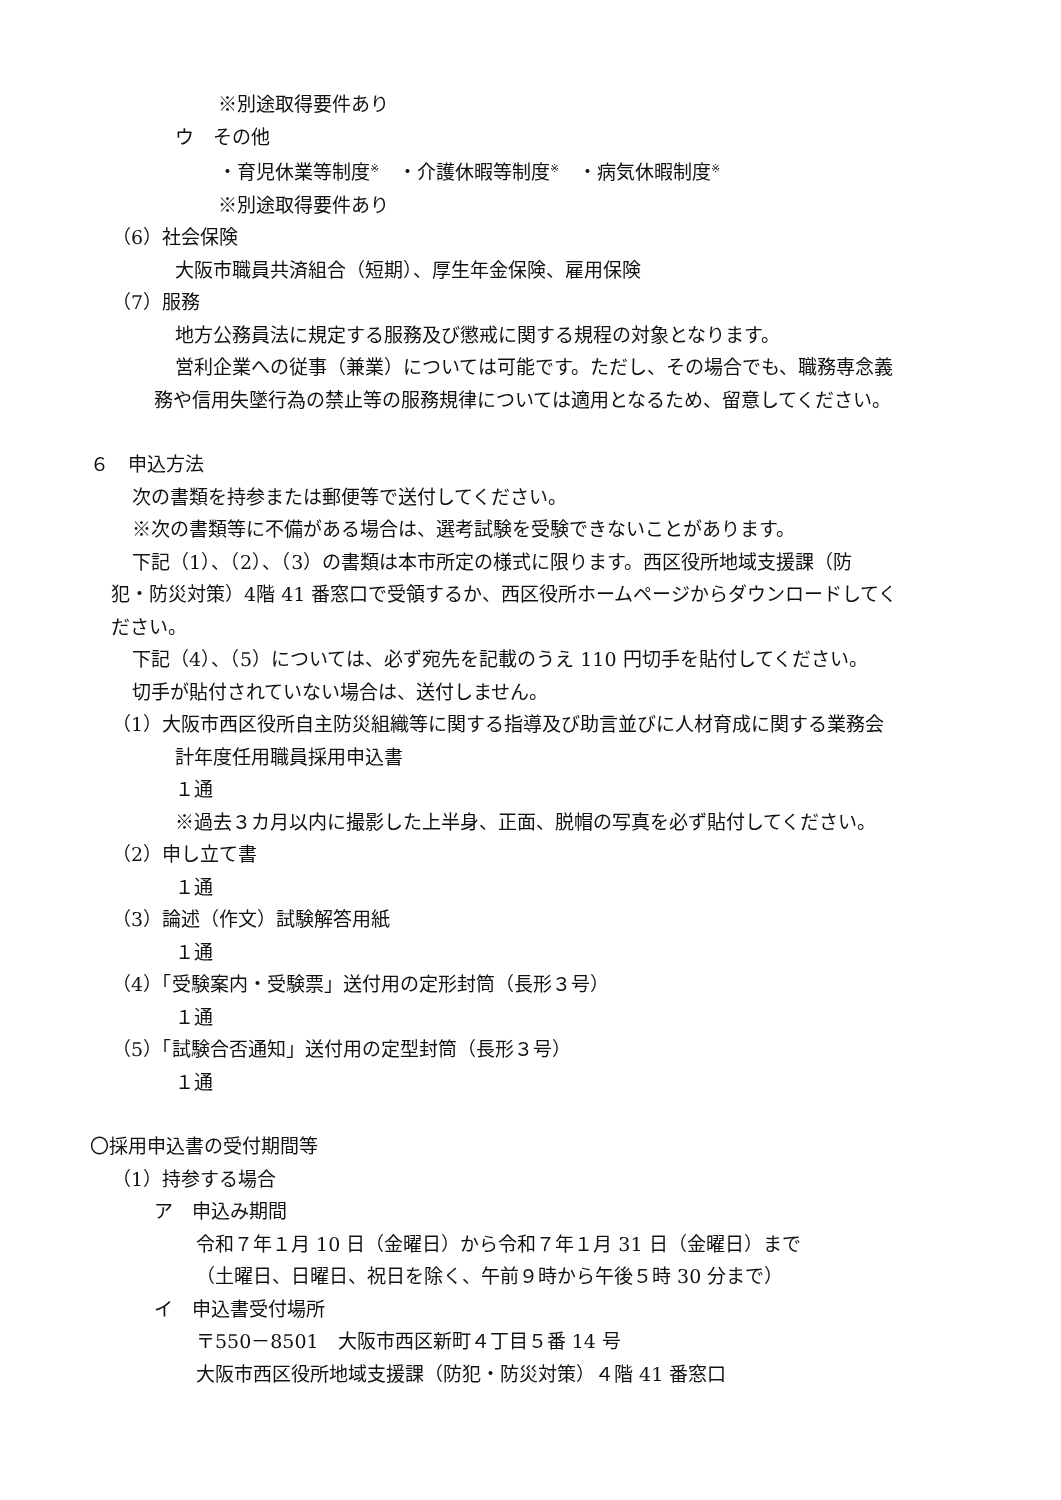※別途取得要件あり
ウ　その他
・育児休業等制度<sup>※</sup>　・介護休暇等制度<sup>※</sup>　・病気休暇制度<sup>※</sup>
※別途取得要件あり
（6）社会保険
大阪市職員共済組合（短期）、厚生年金保険、雇用保険
（7）服務
地方公務員法に規定する服務及び懲戒に関する規程の対象となります。
営利企業への従事（兼業）については可能です。ただし、その場合でも、職務専念義
務や信用失墜行為の禁止等の服務規律については適用となるため、留意してください。
６　申込方法
次の書類を持参または郵便等で送付してください。
※次の書類等に不備がある場合は、選考試験を受験できないことがあります。
下記（1）、（2）、（3）の書類は本市所定の様式に限ります。西区役所地域支援課（防
犯・防災対策）4階 41 番窓口で受領するか、西区役所ホームページからダウンロードしてく
ださい。
下記（4）、（5）については、必ず宛先を記載のうえ 110 円切手を貼付してください。
切手が貼付されていない場合は、送付しません。
（1）大阪市西区役所自主防災組織等に関する指導及び助言並びに人材育成に関する業務会
計年度任用職員採用申込書
１通
※過去３カ月以内に撮影した上半身、正面、脱帽の写真を必ず貼付してください。
（2）申し立て書
１通
（3）論述（作文）試験解答用紙
１通
（4）「受験案内・受験票」送付用の定形封筒（長形３号）
１通
（5）「試験合否通知」送付用の定型封筒（長形３号）
１通
〇採用申込書の受付期間等
（1）持参する場合
ア　申込み期間
令和７年１月 10 日（金曜日）から令和７年１月 31 日（金曜日）まで
（土曜日、日曜日、祝日を除く、午前９時から午後５時 30 分まで）
イ　申込書受付場所
〒550－8501　大阪市西区新町４丁目５番 14 号
大阪市西区役所地域支援課（防犯・防災対策）４階 41 番窓口